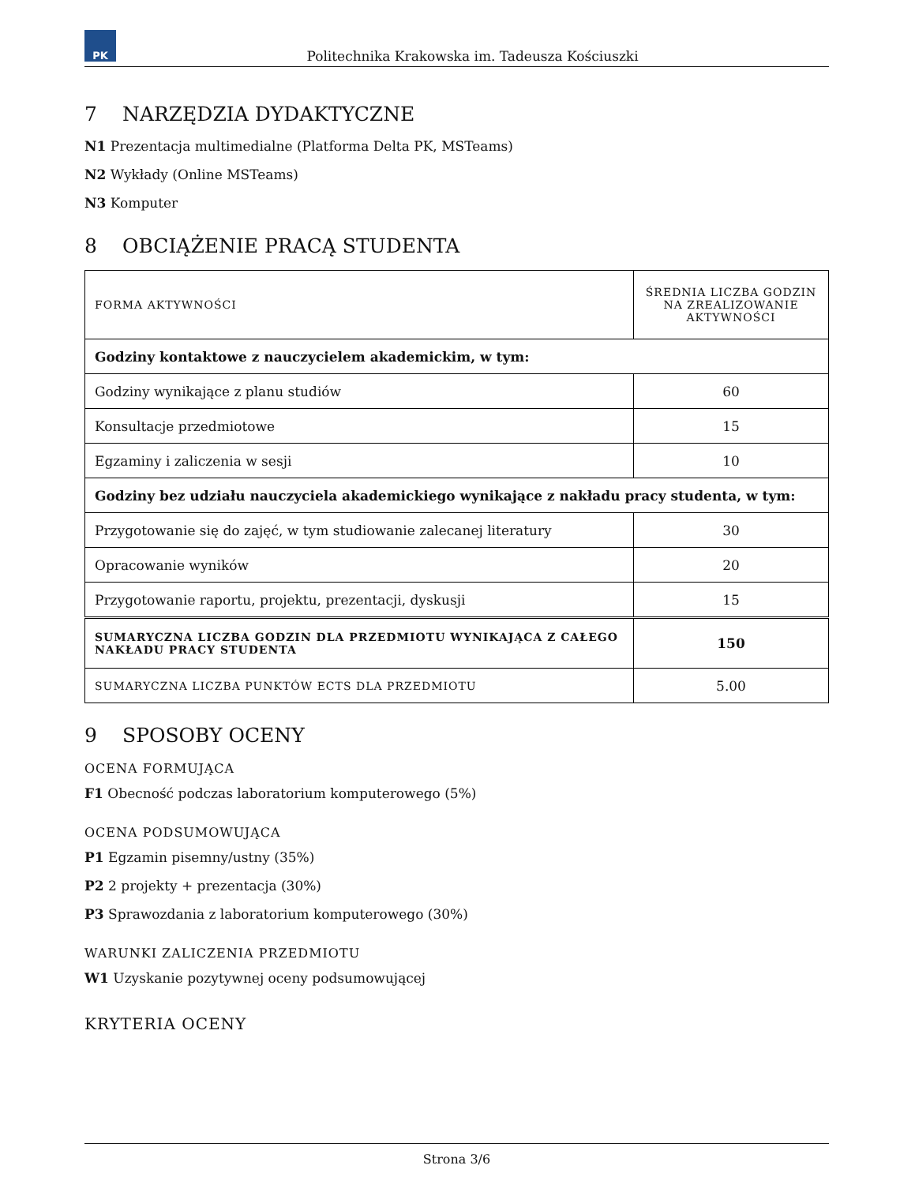PK
Politechnika Krakowska im. Tadeusza Kościuszki
7 NARZĘDZIA DYDAKTYCZNE
N1 Prezentacja multimedialne (Platforma Delta PK, MSTeams)
N2 Wykłady (Online MSTeams)
N3 Komputer
8 OBCIĄŻENIE PRACĄ STUDENTA
| FORMA AKTYWNOŚCI | ŚREDNIA LICZBA GODZIN NA ZREALIZOWANIE AKTYWNOŚCI |
| Godziny kontaktowe z nauczycielem akademickim, w tym: | |
| Godziny wynikające z planu studiów | 60 |
| Konsultacje przedmiotowe | 15 |
| Egzaminy i zaliczenia w sesji | 10 |
| Godziny bez udziału nauczyciela akademickiego wynikające z nakładu pracy studenta, w tym: | |
| Przygotowanie się do zajęć, w tym studiowanie zalecanej literatury | 30 |
| Opracowanie wyników | 20 |
| Przygotowanie raportu, projektu, prezentacji, dyskusji | 15 |
| SUMARYCZNA LICZBA GODZIN DLA PRZEDMIOTU WYNIKAJĄCA Z CAŁEGO NAKŁADU PRACY STUDENTA | 150 |
| SUMARYCZNA LICZBA PUNKTÓW ECTS DLA PRZEDMIOTU | 5.00 |
9 SPOSOBY OCENY
OCENA FORMUJĄCA
F1 Obecność podczas laboratorium komputerowego (5%)
OCENA PODSUMOWUJĄCA
P1 Egzamin pisemny/ustny (35%)
P2 2 projekty + prezentacja (30%)
P3 Sprawozdania z laboratorium komputerowego (30%)
WARUNKI ZALICZENIA PRZEDMIOTU
W1 Uzyskanie pozytywnej oceny podsumowującej
KRYTERIA OCENY
Strona 3/6